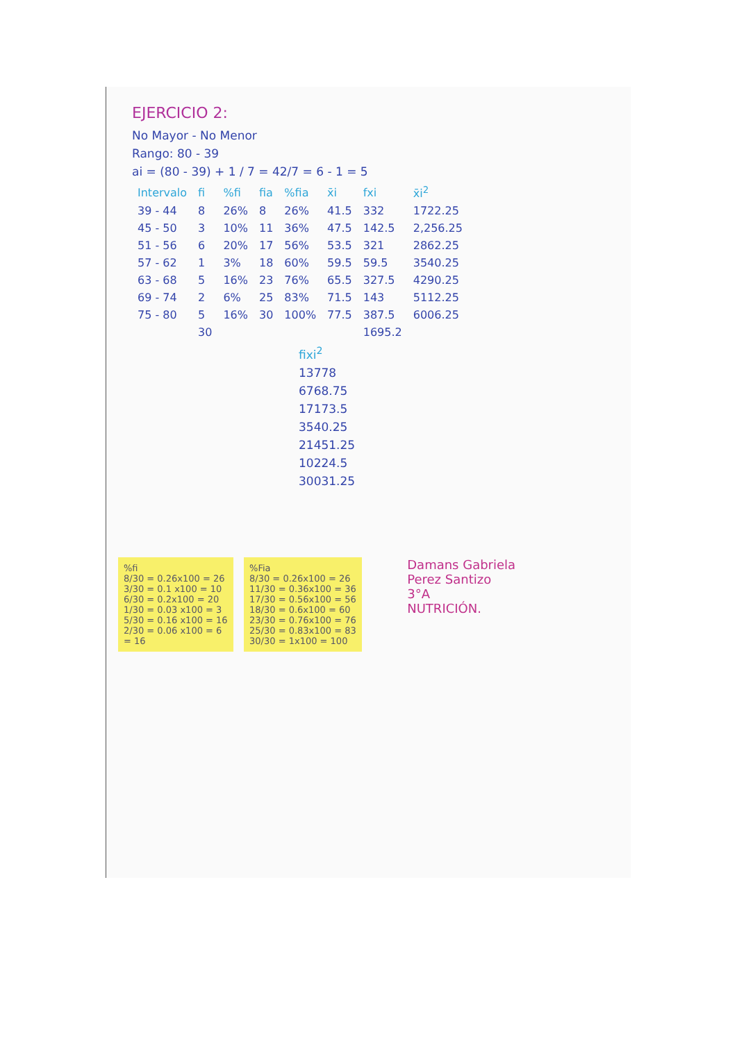EJERCICIO 2:
No Mayor - No Menor
Rango: 80 - 39
ai = (80 - 39) + 1 / 7 = 42/7 = 6 - 1 = 5
| Intervalo | fi | %fi | fia | %fia | x̄i | fxi | x̄i<sup>2</sup> |
| --- | --- | --- | --- | --- | --- | --- | --- |
| 39 - 44 | 8 | 26% | 8 | 26% | 41.5 | 332 | 1722.25 |
| 45 - 50 | 3 | 10% | 11 | 36% | 47.5 | 142.5 | 2,256.25 |
| 51 - 56 | 6 | 20% | 17 | 56% | 53.5 | 321 | 2862.25 |
| 57 - 62 | 1 | 3% | 18 | 60% | 59.5 | 59.5 | 3540.25 |
| 63 - 68 | 5 | 16% | 23 | 76% | 65.5 | 327.5 | 4290.25 |
| 69 - 74 | 2 | 6% | 25 | 83% | 71.5 | 143 | 5112.25 |
| 75 - 80 | 5 | 16% | 30 | 100% | 77.5 | 387.5 | 6006.25 |
| | 30 | | | | | 1695.2 | |
fixi<sup>2</sup>
13778
6768.75
17173.5
3540.25
21451.25
10224.5
30031.25
%fi
8/30 = 0.26x100 = 26
3/30 = 0.1 x100 = 10
6/30 = 0.2x100 = 20
1/30 = 0.03 x100 = 3
5/30 = 0.16 x100 = 16
2/30 = 0.06 x100 = 6
= 16
%Fia
8/30 = 0.26x100 = 26
11/30 = 0.36x100 = 36
17/30 = 0.56x100 = 56
18/30 = 0.6x100 = 60
23/30 = 0.76x100 = 76
25/30 = 0.83x100 = 83
30/30 = 1x100 = 100
Damans Gabriela
Perez Santizo
3°A
NUTRICIÓN.